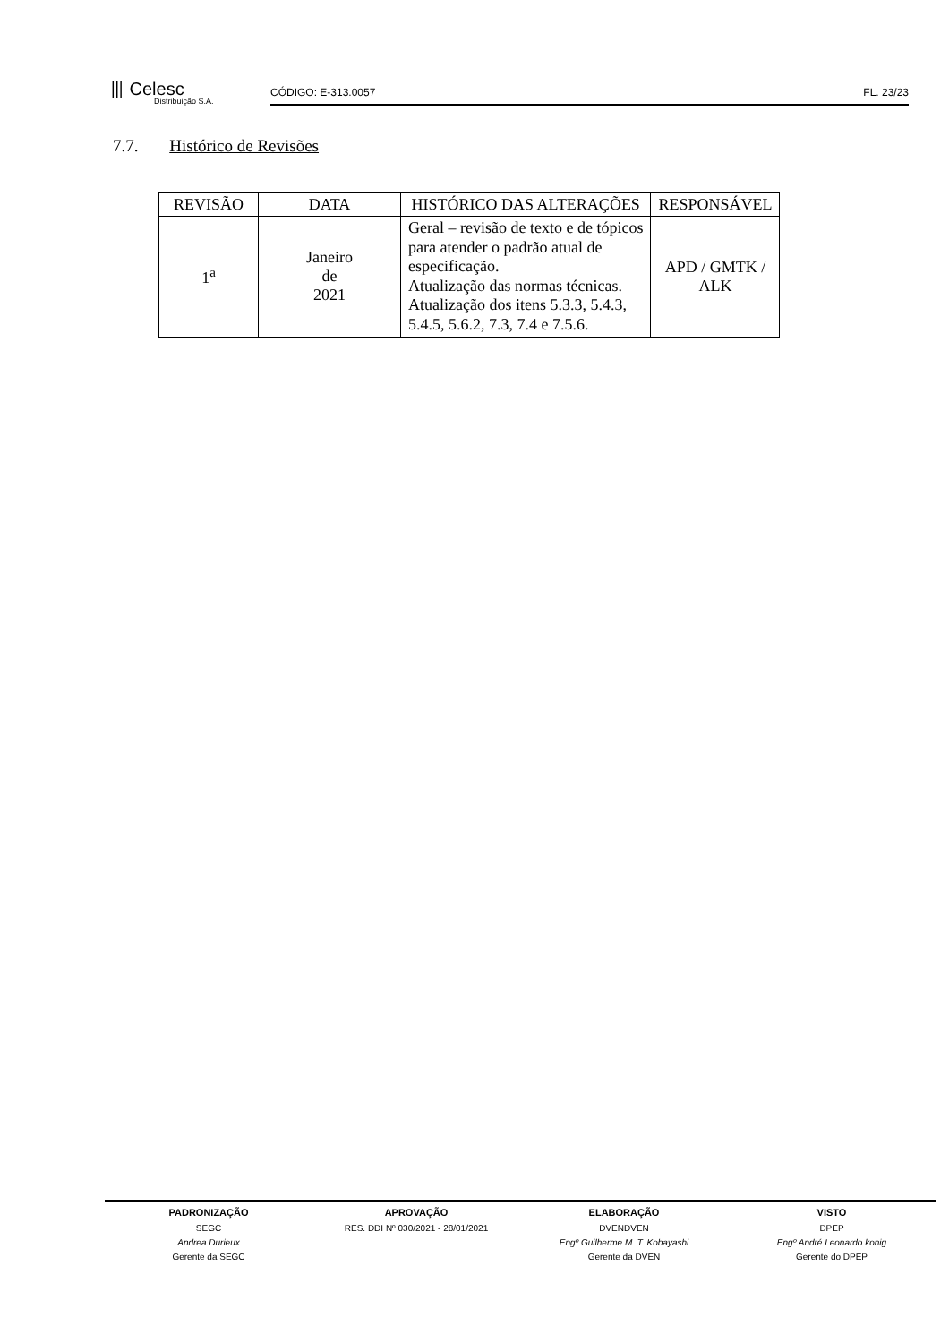⦀ Celesc
Distribuição S.A.
CÓDIGO: E-313.0057 FL. 23/23
7.7. Histórico de Revisões
| REVISÃO | DATA | HISTÓRICO DAS ALTERAÇÕES | RESPONSÁVEL |
| --- | --- | --- | --- |
| 1<sup>a</sup> | Janeiro de 2021 | Geral – revisão de texto e de tópicos para atender o padrão atual de especificação. Atualização das normas técnicas. Atualização dos itens 5.3.3, 5.4.3, 5.4.5, 5.6.2, 7.3, 7.4 e 7.5.6. | APD / GMTK / ALK |
PADRONIZAÇÃO
SEGC
Andrea Durieux
Gerente da SEGC
APROVAÇÃO
RES. DDI Nº 030/2021 - 28/01/2021
ELABORAÇÃO
DVENDVEN
Engº Guilherme M. T. Kobayashi
Gerente da DVEN
VISTO
DPEP
Engº André Leonardo konig
Gerente do DPEP